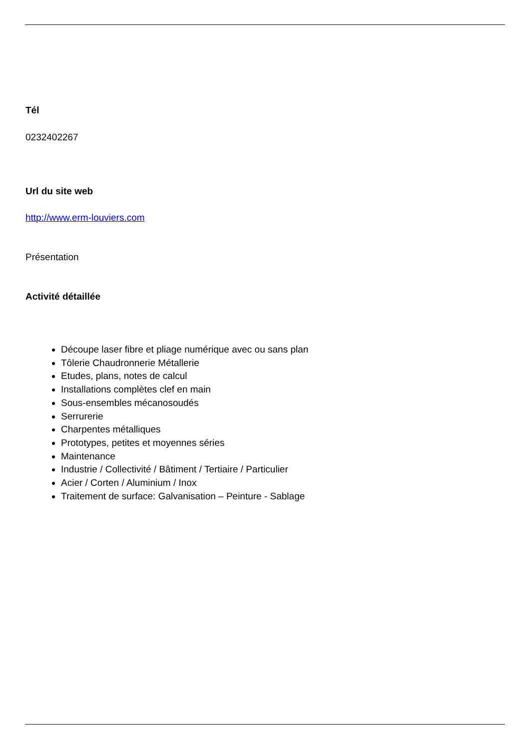Tél
0232402267
Url du site web
http://www.erm-louviers.com
Présentation
Activité détaillée
Découpe laser fibre et pliage numérique avec ou sans plan
Tôlerie Chaudronnerie Métallerie
Etudes, plans, notes de calcul
Installations complètes clef en main
Sous-ensembles mécanosoudés
Serrurerie
Charpentes métalliques
Prototypes, petites et moyennes séries
Maintenance
Industrie / Collectivité / Bâtiment / Tertiaire / Particulier
Acier / Corten / Aluminium / Inox
Traitement de surface: Galvanisation – Peinture - Sablage